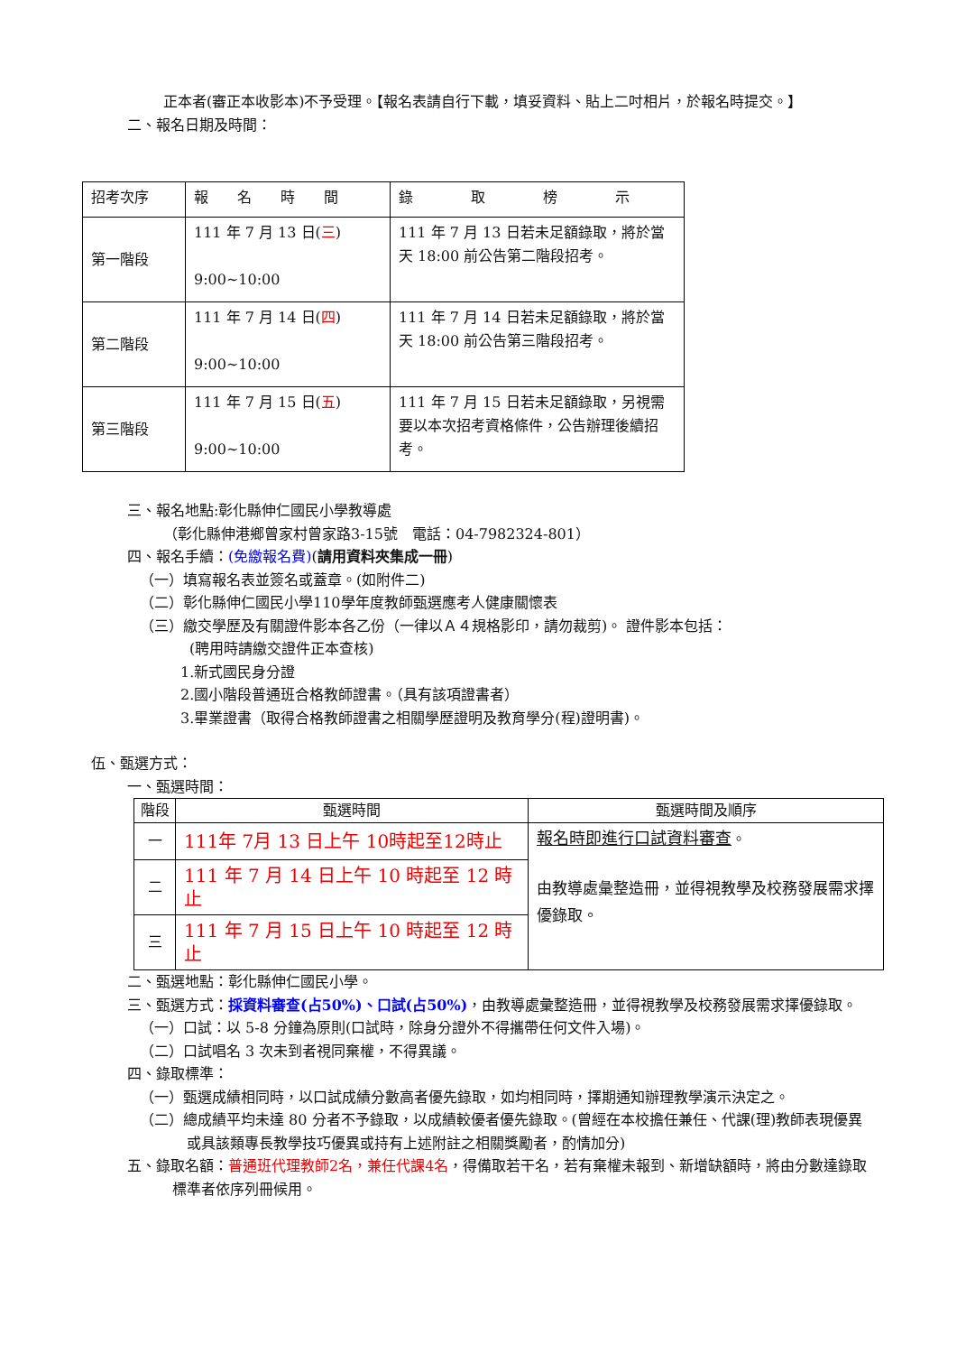正本者(審正本收影本)不予受理。【報名表請自行下載，填妥資料、貼上二吋相片，於報名時提交。】
二、報名日期及時間：
| 招考次序 | 報 名 時 間 | 錄 取 榜 示 |
| --- | --- | --- |
| 第一階段 | 111 年 7 月 13 日( 三 ) 9:00~10:00 | 111 年 7 月 13 日若未足額錄取，將於當天 18:00 前公告第二階段招考。 |
| 第二階段 | 111 年 7 月 14 日( 四 ) 9:00~10:00 | 111 年 7 月 14 日若未足額錄取，將於當天 18:00 前公告第三階段招考。 |
| 第三階段 | 111 年 7 月 15 日( 五 ) 9:00~10:00 | 111 年 7 月 15 日若未足額錄取，另視需要以本次招考資格條件，公告辦理後續招考。 |
三、報名地點:彰化縣伸仁國民小學教導處
（彰化縣伸港鄉曾家村曾家路3-15號　電話：04-7982324-801）
四、報名手續：(免繳報名費)(請用資料夾集成一冊)
（一）填寫報名表並簽名或蓋章。(如附件二)
（二）彰化縣伸仁國民小學110學年度教師甄選應考人健康關懷表
（三）繳交學歷及有關證件影本各乙份（一律以Ａ４規格影印，請勿裁剪)。 證件影本包括：
(聘用時請繳交證件正本查核)
1.新式國民身分證
2.國小階段普通班合格教師證書。（具有該項證書者）
3.畢業證書（取得合格教師證書之相關學歷證明及教育學分(程)證明書)。
伍、甄選方式：
一、甄選時間：
| 階段 | 甄選時間 | 甄選時間及順序 |
| --- | --- | --- |
| 一 | 111年 7月 13 日上午 10時起至12時止 | 報名時即進行口試資料審查 。 由教導處彙整造冊，並得視教學及校務發展需求擇優錄取。 |
| 二 | 111 年 7 月 14 日上午 10 時起至 12 時止 | |
| 三 | 111 年 7 月 15 日上午 10 時起至 12 時止 | |
二、甄選地點：彰化縣伸仁國民小學。
三、甄選方式：採資料審查(占50%)、口試(占50%)，由教導處彙整造冊，並得視教學及校務發展需求擇優錄取。
（一）口試：以 5-8 分鐘為原則(口試時，除身分證外不得攜帶任何文件入場)。
（二）口試唱名 3 次未到者視同棄權，不得異議。
四、錄取標準：
（一）甄選成績相同時，以口試成績分數高者優先錄取，如均相同時，擇期通知辦理教學演示決定之。
（二）總成績平均未達 80 分者不予錄取，以成績較優者優先錄取。(曾經在本校擔任兼任、代課(理)教師表現優異或具該類專長教學技巧優異或持有上述附註之相關獎勵者，酌情加分)
五、錄取名額：普通班代理教師2名，兼任代課4名，得備取若干名，若有棄權未報到、新增缺額時，將由分數達錄取標準者依序列冊候用。